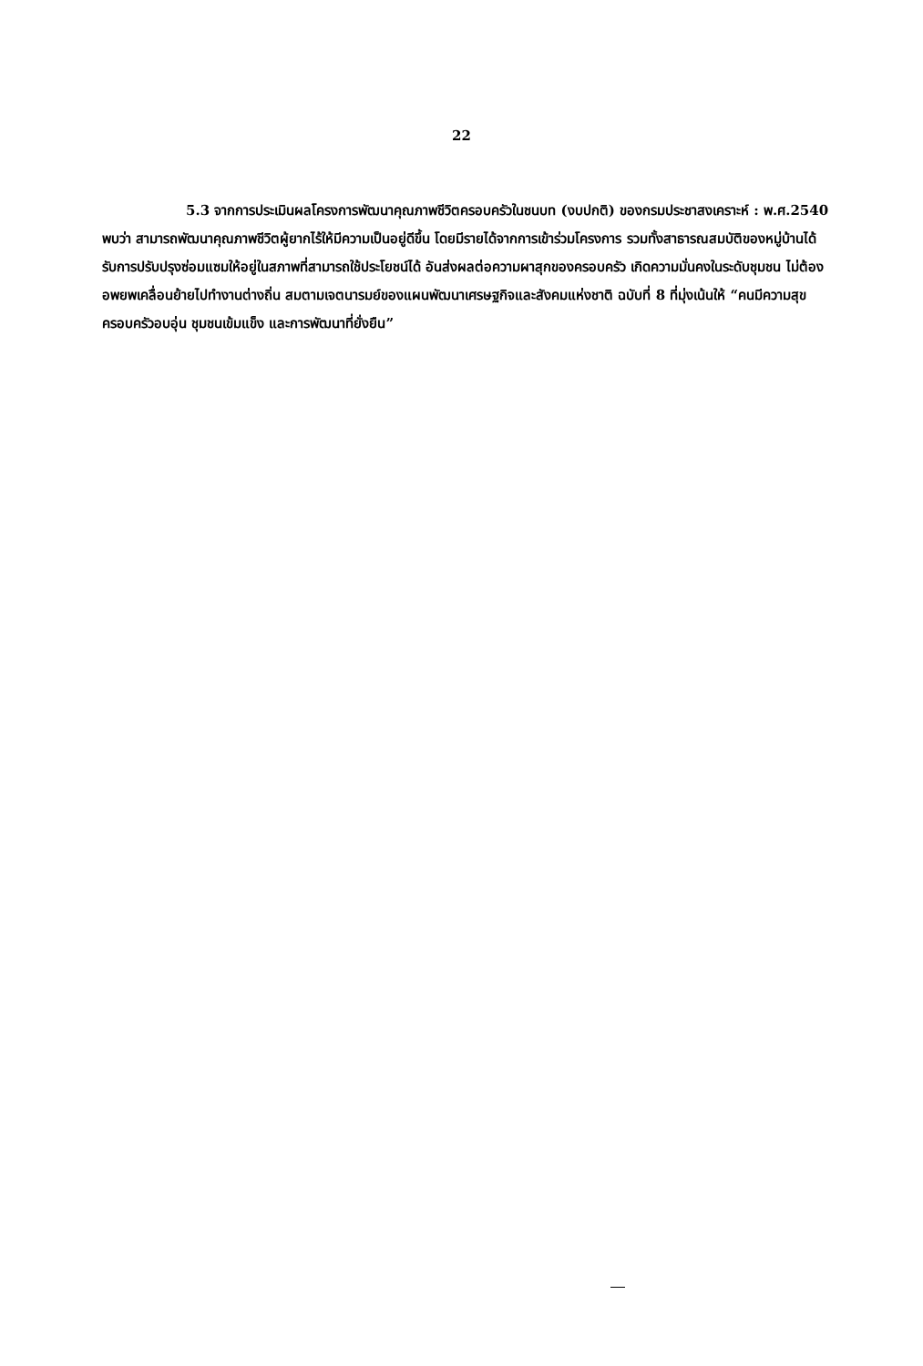22
5.3 จากการประเมินผลโครงการพัฒนาคุณภาพชีวิตครอบครัวในชนบท (งบปกติ) ของกรมประชาสงเคราะห์ : พ.ศ.2540 พบว่า สามารถพัฒนาคุณภาพชีวิตผู้ยากไร้ให้มีความเป็นอยู่ดีขึ้น โดยมีรายได้จากการเข้าร่วมโครงการ รวมทั้งสาธารณสมบัติของหมู่บ้านได้รับการปรับปรุงซ่อมแซมให้อยู่ในสภาพที่สามารถใช้ประโยชน์ได้ อันส่งผลต่อความผาสุกของครอบครัว เกิดความมั่นคงในระดับชุมชน ไม่ต้องอพยพเคลื่อนย้ายไปทำงานต่างถิ่น สมตามเจตนารมย์ของแผนพัฒนาเศรษฐกิจและสังคมแห่งชาติ ฉบับที่ 8 ที่มุ่งเน้นให้ “คนมีความสุข ครอบครัวอบอุ่น ชุมชนเข้มแข็ง และการพัฒนาที่ยั่งยืน”